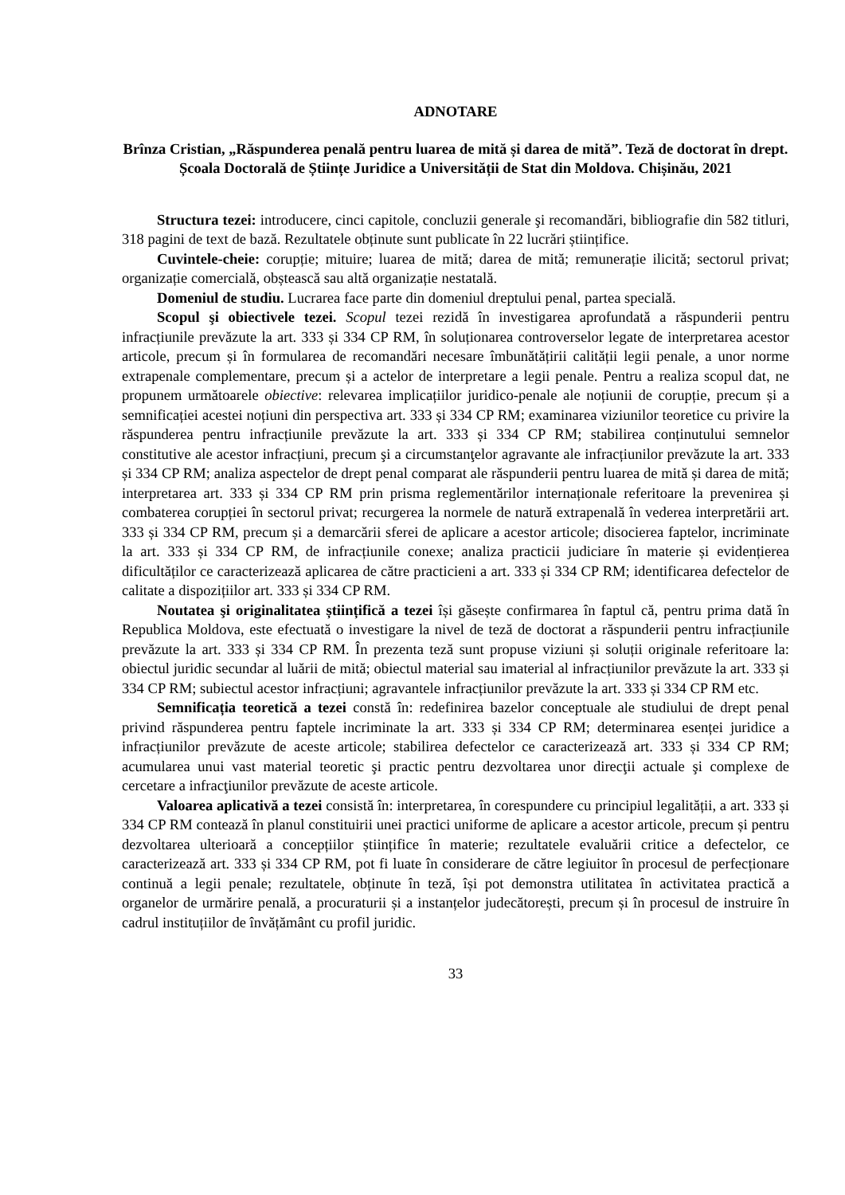ADNOTARE
Brînza Cristian, „Răspunderea penală pentru luarea de mită și darea de mită”. Teză de doctorat în drept. Școala Doctorală de Științe Juridice a Universității de Stat din Moldova. Chișinău, 2021
Structura tezei: introducere, cinci capitole, concluzii generale şi recomandări, bibliografie din 582 titluri, 318 pagini de text de bază. Rezultatele obținute sunt publicate în 22 lucrări științifice.
Cuvintele-cheie: corupție; mituire; luarea de mită; darea de mită; remunerație ilicită; sectorul privat; organizație comercială, obștească sau altă organizație nestatală.
Domeniul de studiu. Lucrarea face parte din domeniul dreptului penal, partea specială.
Scopul şi obiectivele tezei. Scopul tezei rezidă în investigarea aprofundată a răspunderii pentru infracțiunile prevăzute la art. 333 și 334 CP RM, în soluționarea controverselor legate de interpretarea acestor articole, precum și în formularea de recomandări necesare îmbunătățirii calității legii penale, a unor norme extrapenale complementare, precum și a actelor de interpretare a legii penale. Pentru a realiza scopul dat, ne propunem următoarele obiective: relevarea implicațiilor juridico-penale ale noțiunii de corupție, precum și a semnificației acestei noțiuni din perspectiva art. 333 și 334 CP RM; examinarea viziunilor teoretice cu privire la răspunderea pentru infracțiunile prevăzute la art. 333 și 334 CP RM; stabilirea conținutului semnelor constitutive ale acestor infracțiuni, precum şi a circumstanţelor agravante ale infracțiunilor prevăzute la art. 333 și 334 CP RM; analiza aspectelor de drept penal comparat ale răspunderii pentru luarea de mită și darea de mită; interpretarea art. 333 și 334 CP RM prin prisma reglementărilor internaționale referitoare la prevenirea și combaterea corupției în sectorul privat; recurgerea la normele de natură extrapenală în vederea interpretării art. 333 și 334 CP RM, precum și a demarcării sferei de aplicare a acestor articole; disocierea faptelor, incriminate la art. 333 și 334 CP RM, de infracțiunile conexe; analiza practicii judiciare în materie și evidențierea dificultăților ce caracterizează aplicarea de către practicieni a art. 333 și 334 CP RM; identificarea defectelor de calitate a dispozițiilor art. 333 și 334 CP RM.
Noutatea şi originalitatea științifică a tezei își găsește confirmarea în faptul că, pentru prima dată în Republica Moldova, este efectuată o investigare la nivel de teză de doctorat a răspunderii pentru infracțiunile prevăzute la art. 333 și 334 CP RM. În prezenta teză sunt propuse viziuni și soluții originale referitoare la: obiectul juridic secundar al luării de mită; obiectul material sau imaterial al infracțiunilor prevăzute la art. 333 și 334 CP RM; subiectul acestor infracțiuni; agravantele infracțiunilor prevăzute la art. 333 și 334 CP RM etc.
Semnificația teoretică a tezei constă în: redefinirea bazelor conceptuale ale studiului de drept penal privind răspunderea pentru faptele incriminate la art. 333 și 334 CP RM; determinarea esenței juridice a infracțiunilor prevăzute de aceste articole; stabilirea defectelor ce caracterizează art. 333 și 334 CP RM; acumularea unui vast material teoretic şi practic pentru dezvoltarea unor direcţii actuale şi complexe de cercetare a infracţiunilor prevăzute de aceste articole.
Valoarea aplicativă a tezei consistă în: interpretarea, în corespundere cu principiul legalității, a art. 333 și 334 CP RM contează în planul constituirii unei practici uniforme de aplicare a acestor articole, precum și pentru dezvoltarea ulterioară a concepțiilor științifice în materie; rezultatele evaluării critice a defectelor, ce caracterizează art. 333 și 334 CP RM, pot fi luate în considerare de către legiuitor în procesul de perfecționare continuă a legii penale; rezultatele, obținute în teză, își pot demonstra utilitatea în activitatea practică a organelor de urmărire penală, a procuraturii și a instanțelor judecătorești, precum și în procesul de instruire în cadrul instituțiilor de învățământ cu profil juridic.
33